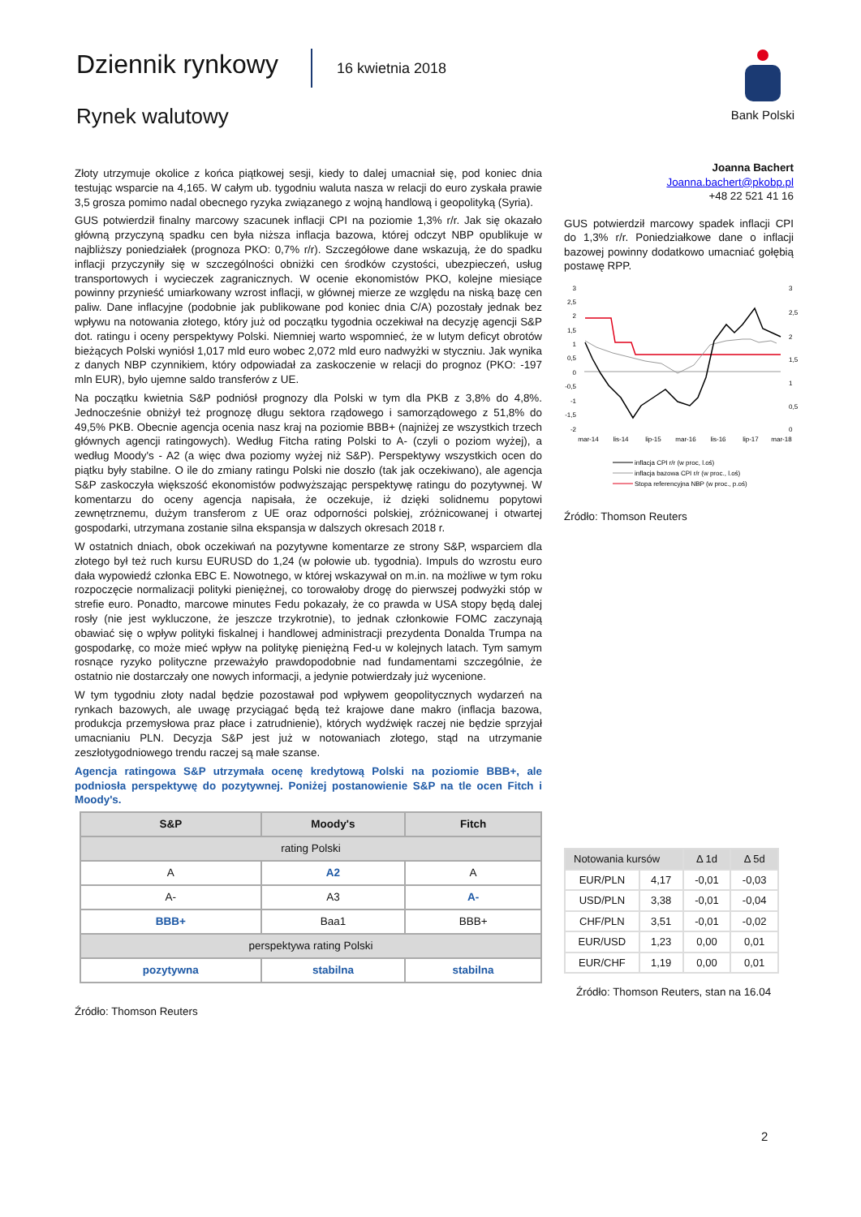Dziennik rynkowy 16 kwietnia 2018
Rynek walutowy
Bank Polski
Złoty utrzymuje okolice z końca piątkowej sesji, kiedy to dalej umacniał się, pod koniec dnia testując wsparcie na 4,165. W całym ub. tygodniu waluta nasza w relacji do euro zyskała prawie 3,5 grosza pomimo nadal obecnego ryzyka związanego z wojną handlową i geopolityką (Syria).
GUS potwierdził finalny marcowy szacunek inflacji CPI na poziomie 1,3% r/r. Jak się okazało główną przyczyną spadku cen była niższa inflacja bazowa, której odczyt NBP opublikuje w najbliższy poniedziałek (prognoza PKO: 0,7% r/r). Szczegółowe dane wskazują, że do spadku inflacji przyczyniły się w szczególności obniżki cen środków czystości, ubezpieczeń, usług transportowych i wycieczek zagranicznych. W ocenie ekonomistów PKO, kolejne miesiące powinny przynieść umiarkowany wzrost inflacji, w głównej mierze ze względu na niską bazę cen paliw. Dane inflacyjne (podobnie jak publikowane pod koniec dnia C/A) pozostały jednak bez wpływu na notowania złotego, który już od początku tygodnia oczekiwał na decyzję agencji S&P dot. ratingu i oceny perspektywy Polski. Niemniej warto wspomnieć, że w lutym deficyt obrotów bieżących Polski wyniósł 1,017 mld euro wobec 2,072 mld euro nadwyżki w styczniu. Jak wynika z danych NBP czynnikiem, który odpowiadał za zaskoczenie w relacji do prognoz (PKO: -197 mln EUR), było ujemne saldo transferów z UE.
Na początku kwietnia S&P podniósł prognozy dla Polski w tym dla PKB z 3,8% do 4,8%. Jednocześnie obniżył też prognozę długu sektora rządowego i samorządowego z 51,8% do 49,5% PKB. Obecnie agencja ocenia nasz kraj na poziomie BBB+ (najniżej ze wszystkich trzech głównych agencji ratingowych). Według Fitcha rating Polski to A- (czyli o poziom wyżej), a według Moody's - A2 (a więc dwa poziomy wyżej niż S&P). Perspektywy wszystkich ocen do piątku były stabilne. O ile do zmiany ratingu Polski nie doszło (tak jak oczekiwano), ale agencja S&P zaskoczyła większość ekonomistów podwyższając perspektywę ratingu do pozytywnej. W komentarzu do oceny agencja napisała, że oczekuje, iż dzięki solidnemu popytowi zewnętrznemu, dużym transferom z UE oraz odporności polskiej, zróżnicowanej i otwartej gospodarki, utrzymana zostanie silna ekspansja w dalszych okresach 2018 r.
W ostatnich dniach, obok oczekiwań na pozytywne komentarze ze strony S&P, wsparciem dla złotego był też ruch kursu EURUSD do 1,24 (w połowie ub. tygodnia). Impuls do wzrostu euro dała wypowiedź członka EBC E. Nowotnego, w której wskazywał on m.in. na możliwe w tym roku rozpoczęcie normalizacji polityki pieniężnej, co torowałoby drogę do pierwszej podwyżki stóp w strefie euro. Ponadto, marcowe minutes Fedu pokazały, że co prawda w USA stopy będą dalej rosły (nie jest wykluczone, że jeszcze trzykrotnie), to jednak członkowie FOMC zaczynają obawiać się o wpływ polityki fiskalnej i handlowej administracji prezydenta Donalda Trumpa na gospodarkę, co może mieć wpływ na politykę pieniężną Fed-u w kolejnych latach. Tym samym rosnące ryzyko polityczne przeważyło prawdopodobnie nad fundamentami szczególnie, że ostatnio nie dostarczały one nowych informacji, a jedynie potwierdzały już wycenione.
W tym tygodniu złoty nadal będzie pozostawał pod wpływem geopolitycznych wydarzeń na rynkach bazowych, ale uwagę przyciągać będą też krajowe dane makro (inflacja bazowa, produkcja przemysłowa praz płace i zatrudnienie), których wydźwięk raczej nie będzie sprzyjał umacnianiu PLN. Decyzja S&P jest już w notowaniach złotego, stąd na utrzymanie zeszłotygodniowego trendu raczej są małe szanse.
Agencja ratingowa S&P utrzymała ocenę kredytową Polski na poziomie BBB+, ale podniosła perspektywę do pozytywnej. Poniżej postanowienie S&P na tle ocen Fitch i Moody's.
| S&P | Moody's | Fitch |
| --- | --- | --- |
| rating Polski | | |
| A | A2 | A |
| A- | A3 | A- |
| BBB+ | Baa1 | BBB+ |
| perspektywa rating Polski | | |
| pozytywna | stabilna | stabilna |
Źródło: Thomson Reuters
Joanna Bachert
Joanna.bachert@pkobp.pl
+48 22 521 41 16
GUS potwierdził marcowy spadek inflacji CPI do 1,3% r/r. Poniedziałkowe dane o inflacji bazowej powinny dodatkowo umacniać gołębią postawę RPP.
3
2,5
2
1,5
1
0,5
0
-0,5
-1
-1,5
-2
3
2,5
2
1,5
1
0,5
0
mar-14
lis-14
lip-15
mar-16
lis-16
lip-17
mar-18
inflacja CPI r/r (w proc, l.oś)
inflacja bazowa CPI r/r (w proc., l.oś)
Stopa referencyjna NBP (w proc., p.oś)
Źródło: Thomson Reuters
| Notowania kursów | | Δ 1d | Δ 5d |
| EUR/PLN | 4,17 | -0,01 | -0,03 |
| USD/PLN | 3,38 | -0,01 | -0,04 |
| CHF/PLN | 3,51 | -0,01 | -0,02 |
| EUR/USD | 1,23 | 0,00 | 0,01 |
| EUR/CHF | 1,19 | 0,00 | 0,01 |
Źródło: Thomson Reuters, stan na 16.04
2